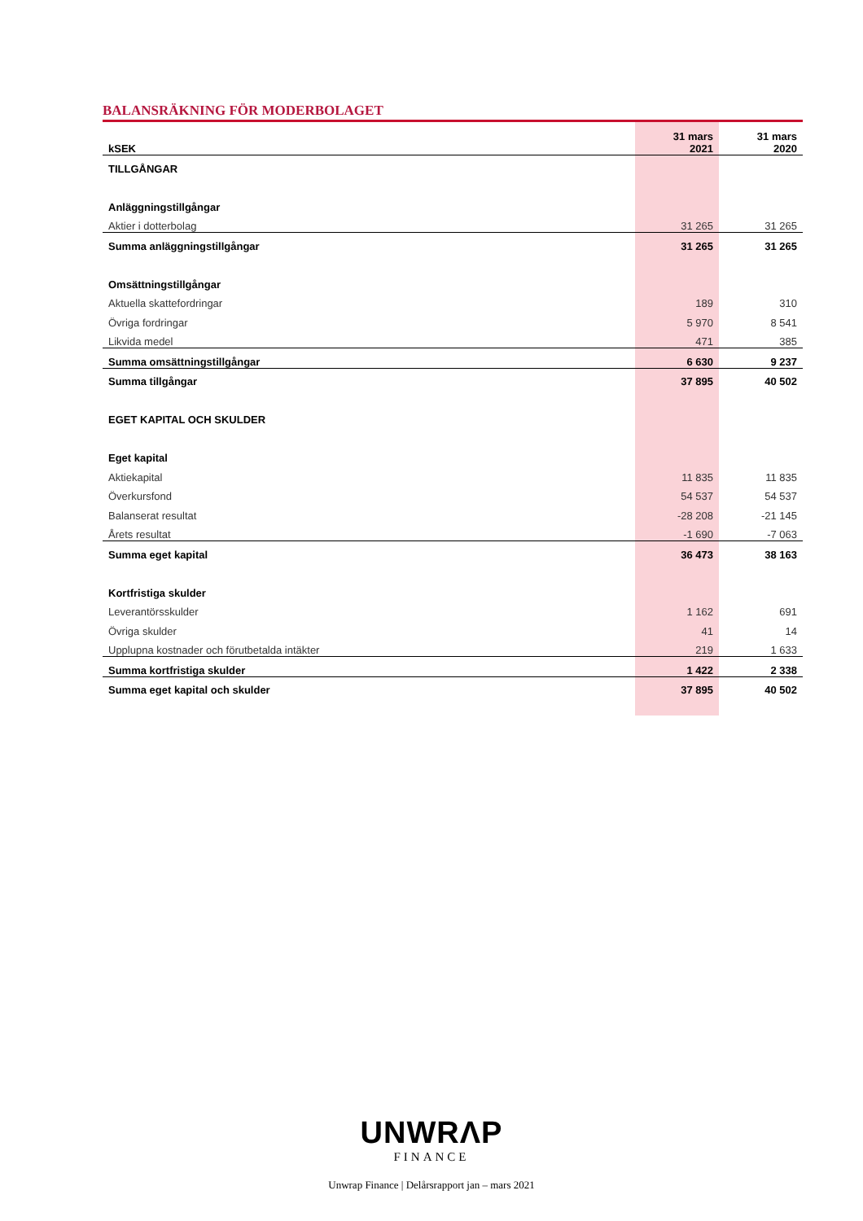BALANSRÄKNING FÖR MODERBOLAGET
| kSEK | 31 mars 2021 | 31 mars 2020 |
| --- | --- | --- |
| TILLGÅNGAR | | |
| Anläggningstillgångar | | |
| Aktier i dotterbolag | 31 265 | 31 265 |
| Summa anläggningstillgångar | 31 265 | 31 265 |
| Omsättningstillgångar | | |
| Aktuella skattefordringar | 189 | 310 |
| Övriga fordringar | 5 970 | 8 541 |
| Likvida medel | 471 | 385 |
| Summa omsättningstillgångar | 6 630 | 9 237 |
| Summa tillgångar | 37 895 | 40 502 |
| EGET KAPITAL OCH SKULDER | | |
| Eget kapital | | |
| Aktiekapital | 11 835 | 11 835 |
| Överkursfond | 54 537 | 54 537 |
| Balanserat resultat | -28 208 | -21 145 |
| Årets resultat | -1 690 | -7 063 |
| Summa eget kapital | 36 473 | 38 163 |
| Kortfristiga skulder | | |
| Leverantörsskulder | 1 162 | 691 |
| Övriga skulder | 41 | 14 |
| Upplupna kostnader och förutbetalda intäkter | 219 | 1 633 |
| Summa kortfristiga skulder | 1 422 | 2 338 |
| Summa eget kapital och skulder | 37 895 | 40 502 |
UNWRΛP
FINANCE
Unwrap Finance | Delårsrapport jan – mars 2021